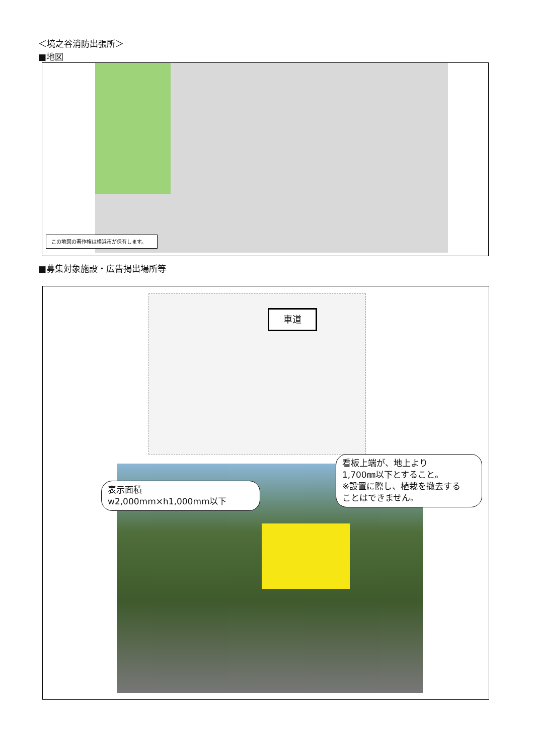＜境之谷消防出張所＞
■地図
この地図の著作権は横浜市が保有します。
■募集対象施設・広告掲出場所等
車道
表示面積
w2,000mm×h1,000mm以下
看板上端が、地上より
1,700㎜以下とすること。
※設置に際し、植栽を撤去する
ことはできません。